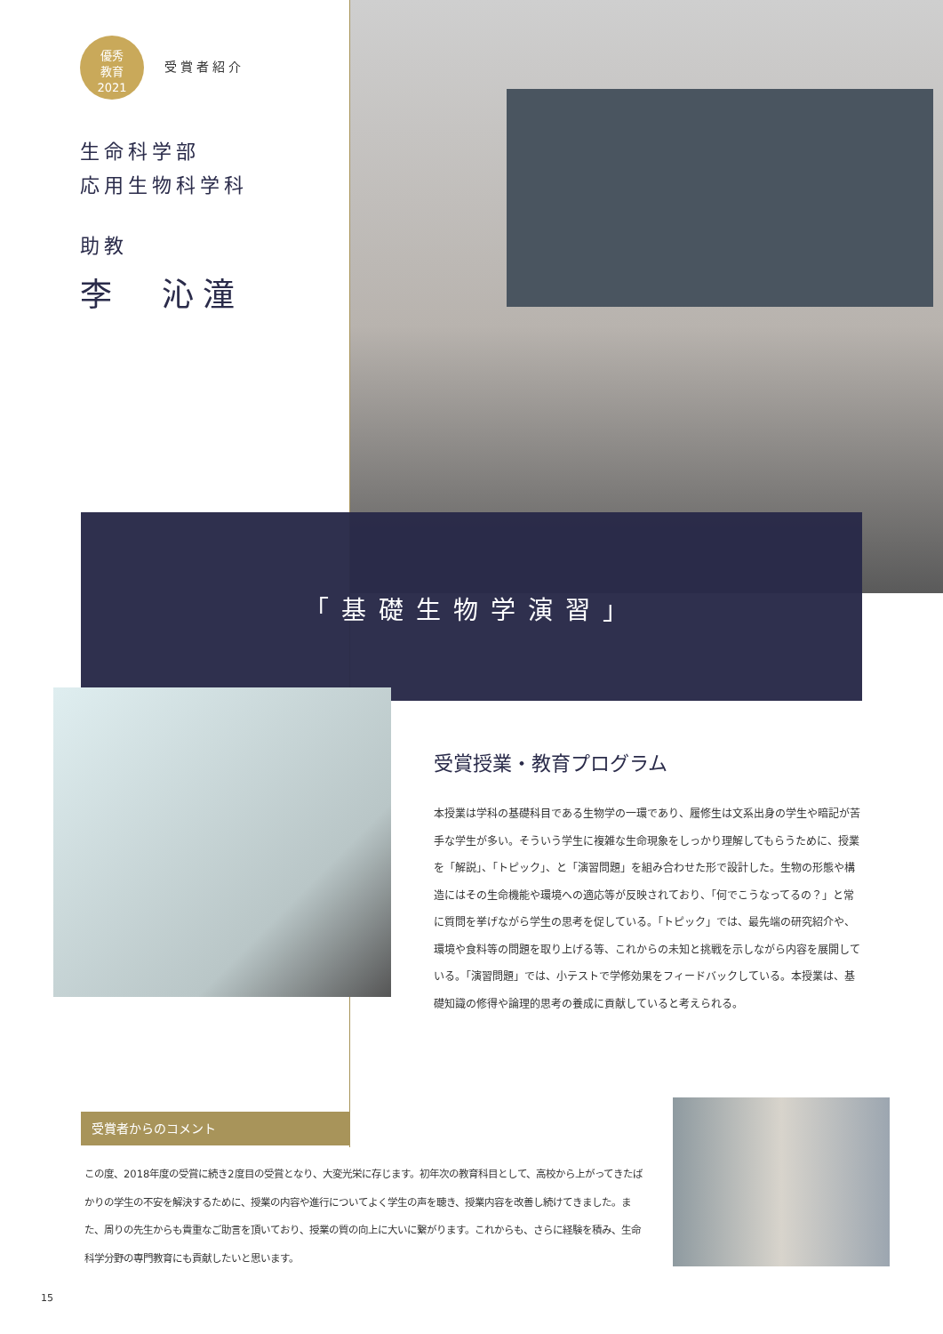優秀
教育
2021 受賞者紹介
生命科学部
応用生物科学科
助教
李　沁潼
「基礎生物学演習」
受賞授業・教育プログラム
本授業は学科の基礎科目である生物学の一環であり、履修生は文系出身の学生や暗記が苦手な学生が多い。そういう学生に複雑な生命現象をしっかり理解してもらうために、授業を「解説」、「トピック」、と「演習問題」を組み合わせた形で設計した。生物の形態や構造にはその生命機能や環境への適応等が反映されており、「何でこうなってるの？」と常に質問を挙げながら学生の思考を促している。「トピック」では、最先端の研究紹介や、環境や食料等の問題を取り上げる等、これからの未知と挑戦を示しながら内容を展開している。「演習問題」では、小テストで学修効果をフィードバックしている。本授業は、基礎知識の修得や論理的思考の養成に貢献していると考えられる。
受賞者からのコメント
この度、2018年度の受賞に続き2度目の受賞となり、大変光栄に存じます。初年次の教育科目として、高校から上がってきたばかりの学生の不安を解決するために、授業の内容や進行についてよく学生の声を聴き、授業内容を改善し続けてきました。また、周りの先生からも貴重なご助言を頂いており、授業の質の向上に大いに繋がります。これからも、さらに経験を積み、生命科学分野の専門教育にも貢献したいと思います。
15